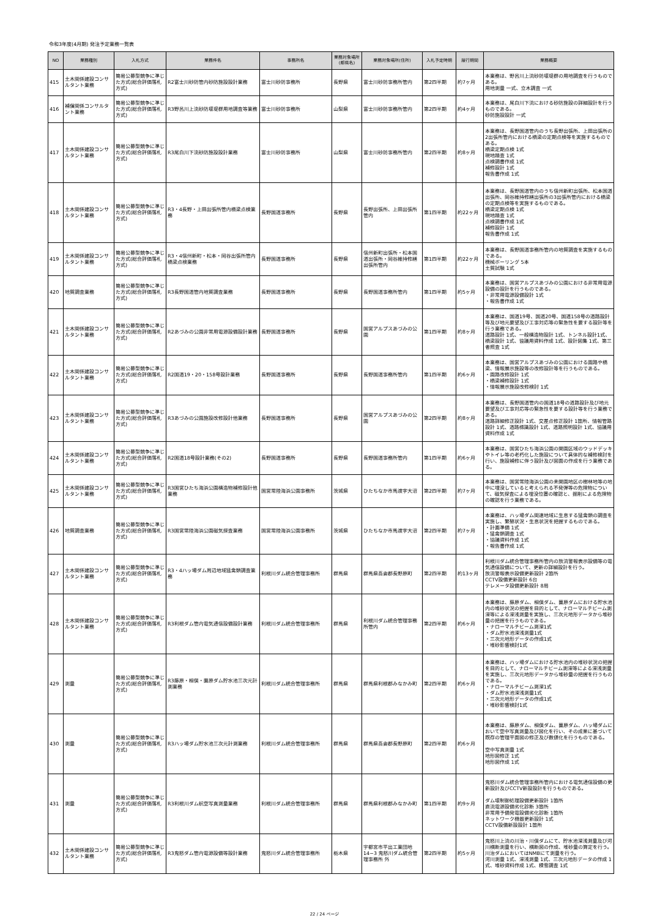令和3年度(4月期) 発注予定業務一覧表
| NO | 業務種別 | 入札方式 | 業務件名 | 事務所名 | 業務対象場所(都県名) | 業務対象場所(住所) | 入札予定時期 | 履行期間 | 業務概要 |
| --- | --- | --- | --- | --- | --- | --- | --- | --- | --- |
| 415 | 土木関係建設コンサルタント業務 | 簡易公募型競争に準じた方式(総合評価落札方式) | R2富士川砂防管内砂防施設設計業務 | 富士川砂防事務所 | 長野県 | 富士川砂防事務所管内 | 第2四半期 | 約7ヶ月 | 本業務は、野呂川上流砂防堰堤群の用地調査を行うものである。 用地測量 一式、立木調査 一式 |
| 416 | 補償関係コンサルタント業務 | 簡易公募型競争に準じた方式(総合評価落札方式) | R3野呂川上流砂防堰堤群用地調査等業務 | 富士川砂防事務所 | 山梨県 | 富士川砂防事務所管内 | 第2四半期 | 約4ヶ月 | 本業務は、尾白川下流における砂防施設の詳細設計を行うものである。 砂防施設設計 一式 |
| 417 | 土木関係建設コンサルタント業務 | 簡易公募型競争に準じた方式(総合評価落札方式) | R3尾白川下流砂防施設設計業務 | 富士川砂防事務所 | 山梨県 | 富士川砂防事務所管内 | 第2四半期 | 約8ヶ月 | 本業務は、長野国道管内のうち長野出張所、上田出張所の2出張所管内における橋梁の定期点検等を実施するものである。 橋梁定期点検 1式 現地踏査 1式 点検調書作成 1式 補修設計 1式 報告書作成 1式 |
| 418 | 土木関係建設コンサルタント業務 | 簡易公募型競争に準じた方式(総合評価落札方式) | R3・4長野・上田出張所管内橋梁点検業務 | 長野国道事務所 | 長野県 | 長野出張所、上田出張所管内 | 第1四半期 | 約22ヶ月 | 本業務は、長野国道管内のうち信州新町出張所、松本国道出張所、岡谷維持修繕出張所の3出張所管内における橋梁の定期点検等を実施するものである。 橋梁定期点検 1式 現地踏査 1式 点検調書作成 1式 補修設計 1式 報告書作成 1式 |
| 419 | 土木関係建設コンサルタント業務 | 簡易公募型競争に準じた方式(総合評価落札方式) | R3・4信州新町・松本・岡谷出張所管内橋梁点検業務 | 長野国道事務所 | 長野県 | 信州新町出張所・松本国道出張所・岡谷維持修繕出張所管内 | 第1四半期 | 約22ヶ月 | 本業務は、長野国道事務所管内の地質調査を実施するものである。 機械ボーリング 5本 土質試験 1式 |
| 420 | 地質調査業務 | 簡易公募型競争に準じた方式(総合評価落札方式) | R3長野国道管内地質調査業務 | 長野国道事務所 | 長野県 | 長野国道事務所管内 | 第1四半期 | 約5ヶ月 | 本業務は、国営アルプスあづみの公園における非常用電源設備の設計を行うものである。 ・非常用電源設備設計 1式 ・報告書作成 1式 |
| 421 | 土木関係建設コンサルタント業務 | 簡易公募型競争に準じた方式(総合評価落札方式) | R2あづみの公園非常用電源設備設計業務 | 長野国道事務所 | 長野県 | 国営アルプスあづみの公園 | 第1四半期 | 約8ヶ月 | 本業務は、国道19号、国道20号、国道158号の道路設計等及び地元要望及び工事対応等の緊急性を要する設計等を行う業務である。 道路設計 1式、一般構造物設計 1式、トンネル設計1式、橋梁設計 1式、協議用資料作成 1式、設計図集 1式、第三者照査 1式 |
| 422 | 土木関係建設コンサルタント業務 | 簡易公募型競争に準じた方式(総合評価落札方式) | R2国道19・20・158号設計業務 | 長野国道事務所 | 長野県 | 長野国道事務所管内 | 第1四半期 | 約6ヶ月 | 本業務は、国営アルプスあづみの公園における園路や橋梁、情報展示施設等の改修設計等を行うものである。 ・園路改修設計 1式 ・橋梁補修設計 1式 ・情報展示施設改修検討 1式 |
| 423 | 土木関係建設コンサルタント業務 | 簡易公募型競争に準じた方式(総合評価落札方式) | R3あづみの公園施設改修設計他業務 | 長野国道事務所 | 長野県 | 国営アルプスあづみの公園 | 第2四半期 | 約8ヶ月 | 本業務は、長野国道管内の国道18号の道路設計及び地元要望及び工事対応等の緊急性を要する設計等を行う業務である。 道路詳細修正設計 1式、交差点修正設計 1箇所、情報管路設計 1式、道路標識設計 1式、道路照明設計 1式、協議用資料作成 1式 |
| 424 | 土木関係建設コンサルタント業務 | 簡易公募型競争に準じた方式(総合評価落札方式) | R2国道18号設計業務(その2) | 長野国道事務所 | 長野県 | 長野国道事務所管内 | 第1四半期 | 約6ヶ月 | 本業務は、国営ひたち海浜公園の開園区域のウッドデッキやトイレ等の老朽化した施設について具体的な補修検討を行い、施設補修に伴う設計及び図面の作成を行う業務である。 |
| 425 | 土木関係建設コンサルタント業務 | 簡易公募型競争に準じた方式(総合評価落札方式) | R3国営ひたち海浜公園構造物補修設計他業務 | 国営常陸海浜公園事務所 | 茨城県 | ひたちなか市馬渡字大沼 | 第2四半期 | 約7ヶ月 | 本業務は、国営常陸海浜公園の未開園地区の樹林地等の地中に埋没していると考えられる不発弾等の危険物について、磁気探査による埋没位置の確認と、掘削による危険物の確認を行う業務である。 |
| 426 | 地質調査業務 | 簡易公募型競争に準じた方式(総合評価落札方式) | R3国営常陸海浜公園磁気探査業務 | 国営常陸海浜公園事務所 | 茨城県 | ひたちなか市馬渡字大沼 | 第2四半期 | 約7ヶ月 | 本業務は、ハッ場ダム関連地域に生息する猛禽類の調査を実施し、繁殖状況・生息状況を把握するものである。 ・計画準備 1式 ・猛禽類調査 1式 ・協議資料作成 1式 ・報告書作成 1式 |
| 427 | 土木関係建設コンサルタント業務 | 簡易公募型競争に準じた方式(総合評価落札方式) | R3・4ハッ場ダム周辺地域猛禽類調査業務 | 利根川ダム統合管理事務所 | 群馬県 | 群馬県吾妻郡長野原町 | 第2四半期 | 約13ヶ月 | 利根川ダム統合管理事務所管内の放流警報表示設備等の電気通信設備について、更新の詳細設計を行う。 放流警報表示設備更新設計 2箇所 CCTV設備更新設計 6台 テレメータ設備更新設計 8局 |
| 428 | 土木関係建設コンサルタント業務 | 簡易公募型競争に準じた方式(総合評価落札方式) | R3利根ダム管内電気通信設備設計業務 | 利根川ダム統合管理事務所 | 群馬県 | 利根川ダム統合管理事務所管内 | 第2四半期 | 約6ヶ月 | 本業務は、藤原ダム、相俣ダム、薗原ダムにおける貯水池内の堆砂状況の把握を目的として、ナローマルチビーム測深等による深浅測量を実施し、三次元地形データから堆砂量の把握を行うものである。 ・ナローマルチビーム測深1式 ・ダム貯水池深浅測量1式 ・三次元地形データの作成1式 ・堆砂影響検討1式 |
| 429 | 測量 | 簡易公募型競争に準じた方式(総合評価落札方式) | R3藤原・相俣・薗原ダム貯水池三次元計測業務 | 利根川ダム統合管理事務所 | 群馬県 | 群馬県利根郡みなかみ町 | 第2四半期 | 約6ヶ月 | 本業務は、ハッ場ダムにおける貯水池内の堆砂状況の把握を目的として、ナローマルチビーム測深等による深浅測量を実施し、三次元地形データから堆砂量の把握を行うものである。 ・ナローマルチビーム測深1式 ・ダム貯水池深浅測量1式 ・三次元地形データの作成1式 ・堆砂影響検討1式 |
| 430 | 測量 | 簡易公募型競争に準じた方式(総合評価落札方式) | R3ハッ場ダム貯水池三次元計測業務 | 利根川ダム統合管理事務所 | 群馬県 | 群馬県吾妻郡長野原町 | 第2四半期 | 約6ヶ月 | 本業務は、藤原ダム、相俣ダム、薗原ダム、ハッ場ダムにおいて空中写真測量及び図化を行い、その成果に基づいて既存の管理平面図の修正及び数値化を行うものである。 空中写真測量 1式 地形図修正 1式 地形図作成 1式 |
| 431 | 測量 | 簡易公募型競争に準じた方式(総合評価落札方式) | R3利根川ダム航空写真測量業務 | 利根川ダム統合管理事務所 | 群馬県 | 群馬県利根郡みなかみ町 | 第1四半期 | 約9ヶ月 | 鬼怒川ダム統合管理事務所管内における電気通信設備の更新設計及びCCTV新設設計を行うものである。 ダム堰制御処理設備更新設計 1箇所 直流電源設備劣化診断 3箇所 非常用予備発電設備劣化診断 1箇所 ネットワーク機器更新設計 1式 CCTV設備新設設計 1箇所 |
| 432 | 土木関係建設コンサルタント業務 | 簡易公募型競争に準じた方式(総合評価落札方式) | R3鬼怒ダム管内電源設備等設計業務 | 鬼怒川ダム統合管理事務所 | 栃木県 | 宇都宮市平出工業団地14−3 鬼怒川ダム統合管理事務所 外 | 第2四半期 | 約5ヶ月 | 鬼怒川上流の川治・川俣ダムにて、貯水池深浅測量及び河川横断測量を行い、横断図の作成、堆砂量の算定を行う。川治ダムにおいてはNMBにて測量を行う。 河川測量 1式、深浅測量 1式、三次元地形データの作成 1式、堆砂資料作成 1式、積雪調査 1式 |
22 / 24 ページ